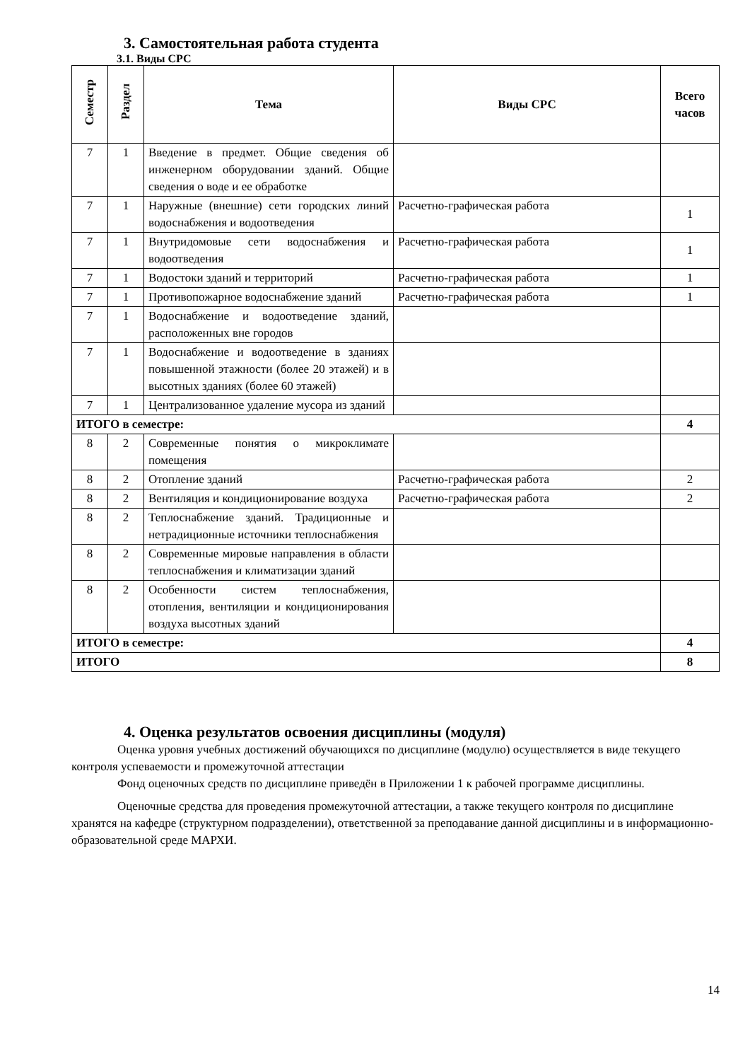3. Самостоятельная работа студента
3.1. Виды СРС
| Семестр | Раздел | Тема | Виды СРС | Всего часов |
| --- | --- | --- | --- | --- |
| 7 | 1 | Введение в предмет. Общие сведения об инженерном оборудовании зданий. Общие сведения о воде и ее обработке | | |
| 7 | 1 | Наружные (внешние) сети городских линий водоснабжения и водоотведения | Расчетно-графическая работа | 1 |
| 7 | 1 | Внутридомовые сети водоснабжения и водоотведения | Расчетно-графическая работа | 1 |
| 7 | 1 | Водостоки зданий и территорий | Расчетно-графическая работа | 1 |
| 7 | 1 | Противопожарное водоснабжение зданий | Расчетно-графическая работа | 1 |
| 7 | 1 | Водоснабжение и водоотведение зданий, расположенных вне городов | | |
| 7 | 1 | Водоснабжение и водоотведение в зданиях повышенной этажности (более 20 этажей) и в высотных зданиях (более 60 этажей) | | |
| 7 | 1 | Централизованное удаление мусора из зданий | | |
| ИТОГО в семестре: | | | | 4 |
| 8 | 2 | Современные понятия о микроклимате помещения | | |
| 8 | 2 | Отопление зданий | Расчетно-графическая работа | 2 |
| 8 | 2 | Вентиляция и кондиционирование воздуха | Расчетно-графическая работа | 2 |
| 8 | 2 | Теплоснабжение зданий. Традиционные и нетрадиционные источники теплоснабжения | | |
| 8 | 2 | Современные мировые направления в области теплоснабжения и климатизации зданий | | |
| 8 | 2 | Особенности систем теплоснабжения, отопления, вентиляции и кондиционирования воздуха высотных зданий | | |
| ИТОГО в семестре: | | | | 4 |
| ИТОГО | | | | 8 |
4. Оценка результатов освоения дисциплины (модуля)
Оценка уровня учебных достижений обучающихся по дисциплине (модулю) осуществляется в виде текущего контроля успеваемости и промежуточной аттестации
Фонд оценочных средств по дисциплине приведён в Приложении 1 к рабочей программе дисциплины.
Оценочные средства для проведения промежуточной аттестации, а также текущего контроля по дисциплине хранятся на кафедре (структурном подразделении), ответственной за преподавание данной дисциплины и в информационно-образовательной среде МАРХИ.
14